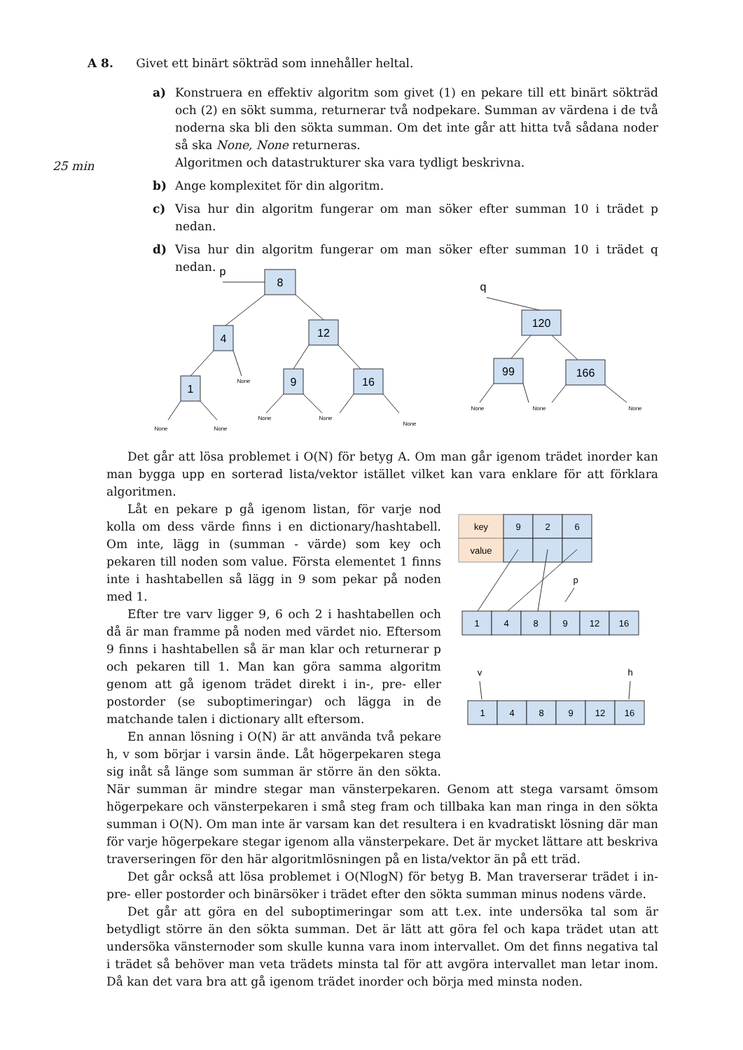A 8. Givet ett binärt sökträd som innehåller heltal.
25 min
a) Konstruera en effektiv algoritm som givet (1) en pekare till ett binärt sökträd och (2) en sökt summa, returnerar två nodpekare. Summan av värdena i de två noderna ska bli den sökta summan. Om det inte går att hitta två sådana noder så ska None, None returneras.
Algoritmen och datastrukturer ska vara tydligt beskrivna.
b) Ange komplexitet för din algoritm.
c) Visa hur din algoritm fungerar om man söker efter summan 10 i trädet p nedan.
d) Visa hur din algoritm fungerar om man söker efter summan 10 i trädet q nedan.
p
8
4
12
1
9
16
None
None
None
None
None
None
q
120
99
166
None
None
None
Det går att lösa problemet i O(N) för betyg A. Om man går igenom trädet inorder kan man bygga upp en sorterad lista/vektor istället vilket kan vara enklare för att förklara algoritmen.
key
value
9
2
6
p
1
4
8
9
12
16
v
h
1
4
8
9
12
16
Låt en pekare p gå igenom listan, för varje nod kolla om dess värde finns i en dictionary/hashtabell. Om inte, lägg in (summan - värde) som key och pekaren till noden som value. Första elementet 1 finns inte i hashtabellen så lägg in 9 som pekar på noden med 1.
Efter tre varv ligger 9, 6 och 2 i hashtabellen och då är man framme på noden med värdet nio. Eftersom 9 finns i hashtabellen så är man klar och returnerar p och pekaren till 1. Man kan göra samma algoritm genom att gå igenom trädet direkt i in-, pre- eller postorder (se suboptimeringar) och lägga in de matchande talen i dictionary allt eftersom.
En annan lösning i O(N) är att använda två pekare h, v som börjar i varsin ände. Låt högerpekaren stega sig inåt så länge som summan är större än den sökta. När summan är mindre stegar man vänsterpekaren. Genom att stega varsamt ömsom högerpekare och vänsterpekaren i små steg fram och tillbaka kan man ringa in den sökta summan i O(N). Om man inte är varsam kan det resultera i en kvadratiskt lösning där man för varje högerpekare stegar igenom alla vänsterpekare. Det är mycket lättare att beskriva traverseringen för den här algoritmlösningen på en lista/vektor än på ett träd.
Det går också att lösa problemet i O(NlogN) för betyg B. Man traverserar trädet i in- pre- eller postorder och binärsöker i trädet efter den sökta summan minus nodens värde.
Det går att göra en del suboptimeringar som att t.ex. inte undersöka tal som är betydligt större än den sökta summan. Det är lätt att göra fel och kapa trädet utan att undersöka vänsternoder som skulle kunna vara inom intervallet. Om det finns negativa tal i trädet så behöver man veta trädets minsta tal för att avgöra intervallet man letar inom. Då kan det vara bra att gå igenom trädet inorder och börja med minsta noden.